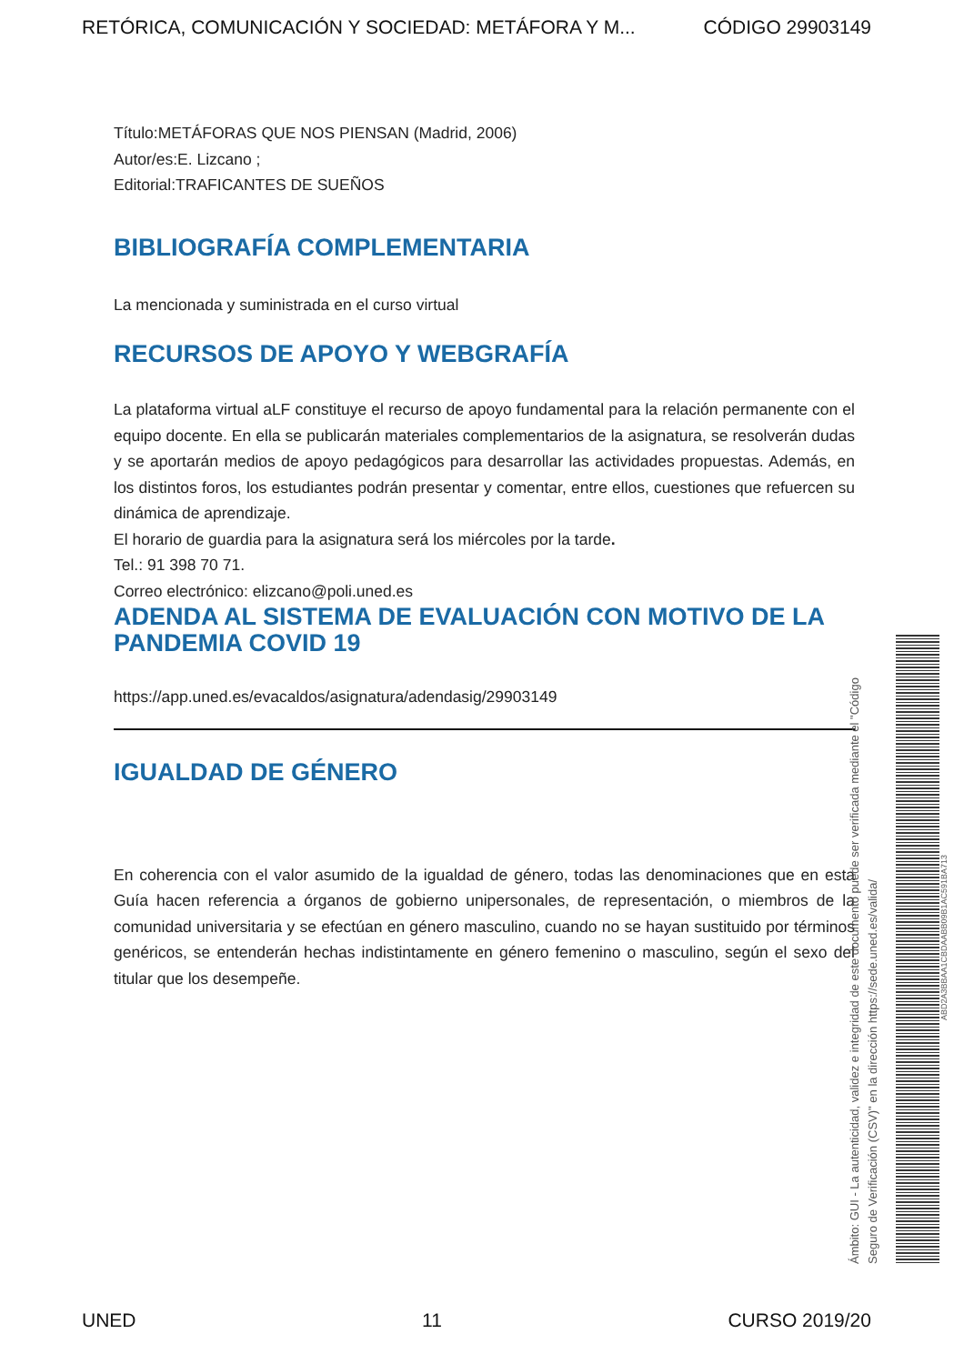RETÓRICA, COMUNICACIÓN Y SOCIEDAD: METÁFORA Y M... CÓDIGO 29903149
Título:METÁFORAS QUE NOS PIENSAN (Madrid, 2006)
Autor/es:E. Lizcano ;
Editorial:TRAFICANTES DE SUEÑOS
BIBLIOGRAFÍA COMPLEMENTARIA
La mencionada y suministrada en el curso virtual
RECURSOS DE APOYO Y WEBGRAFÍA
La plataforma virtual aLF constituye el recurso de apoyo fundamental para la relación permanente con el equipo docente. En ella se publicarán materiales complementarios de la asignatura, se resolverán dudas y se aportarán medios de apoyo pedagógicos para desarrollar las actividades propuestas. Además, en los distintos foros, los estudiantes podrán presentar y comentar, entre ellos, cuestiones que refuercen su dinámica de aprendizaje.
El horario de guardia para la asignatura será los miércoles por la tarde.
Tel.: 91 398 70 71.
Correo electrónico: elizcano@poli.uned.es
ADENDA AL SISTEMA DE EVALUACIÓN CON MOTIVO DE LA PANDEMIA COVID 19
https://app.uned.es/evacaldos/asignatura/adendasig/29903149
IGUALDAD DE GÉNERO
En coherencia con el valor asumido de la igualdad de género, todas las denominaciones que en esta Guía hacen referencia a órganos de gobierno unipersonales, de representación, o miembros de la comunidad universitaria y se efectúan en género masculino, cuando no se hayan sustituido por términos genéricos, se entenderán hechas indistintamente en género femenino o masculino, según el sexo del titular que los desempeñe.
Ámbito: GUI - La autenticidad, validez e integridad de este documento puede ser verificada mediante el "Código Seguro de Verificación (CSV)" en la dirección https://sede.uned.es/valida/
ABD2A3BBAA1CBDAABB09B1AC591BA713
UNED 11 CURSO 2019/20